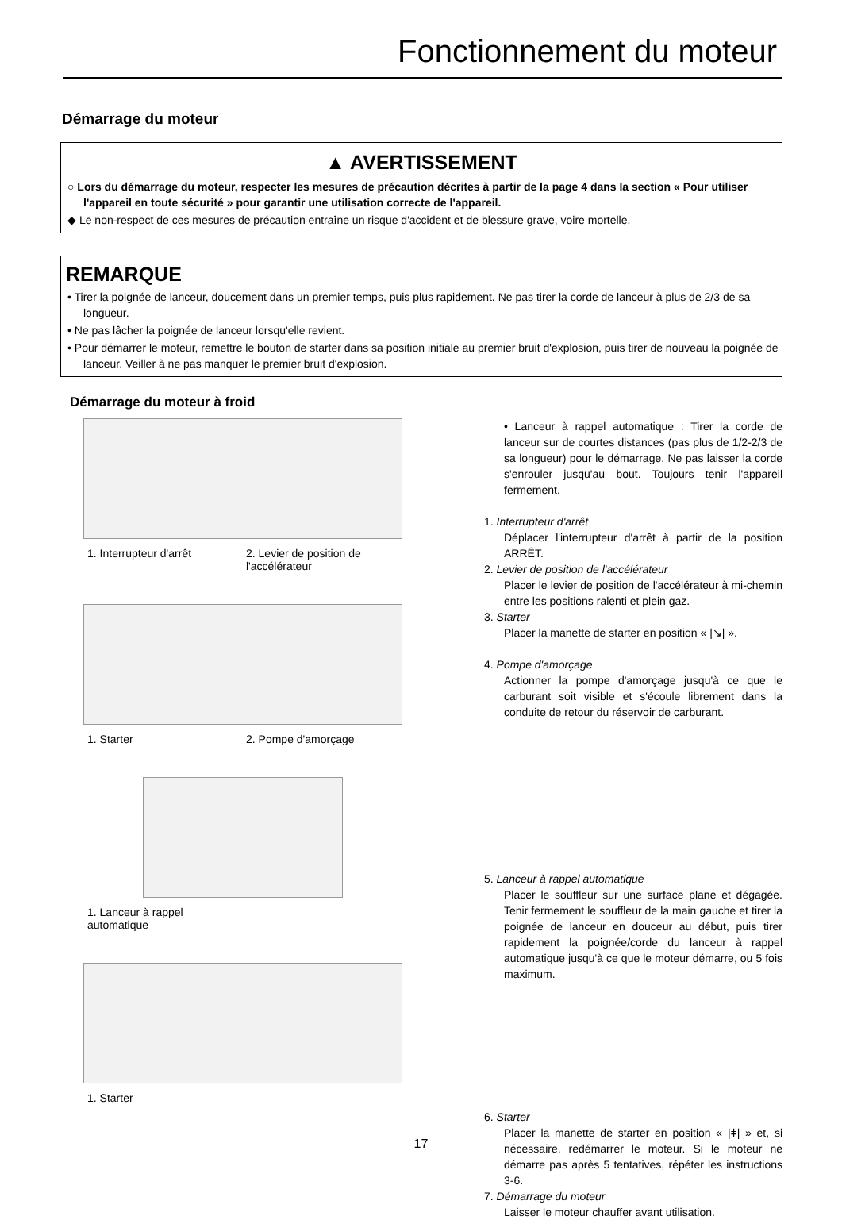Fonctionnement du moteur
Démarrage du moteur
▲ AVERTISSEMENT
○ Lors du démarrage du moteur, respecter les mesures de précaution décrites à partir de la page 4 dans la section « Pour utiliser l'appareil en toute sécurité » pour garantir une utilisation correcte de l'appareil.
◆ Le non-respect de ces mesures de précaution entraîne un risque d'accident et de blessure grave, voire mortelle.
REMARQUE
• Tirer la poignée de lanceur, doucement dans un premier temps, puis plus rapidement. Ne pas tirer la corde de lanceur à plus de 2/3 de sa longueur.
• Ne pas lâcher la poignée de lanceur lorsqu'elle revient.
• Pour démarrer le moteur, remettre le bouton de starter dans sa position initiale au premier bruit d'explosion, puis tirer de nouveau la poignée de lanceur. Veiller à ne pas manquer le premier bruit d'explosion.
Démarrage du moteur à froid
1. Interrupteur d'arrêt 2. Levier de position de l'accélérateur
1. Starter 2. Pompe d'amorçage
1. Lanceur à rappel automatique
1. Starter
• Lanceur à rappel automatique : Tirer la corde de lanceur sur de courtes distances (pas plus de 1/2-2/3 de sa longueur) pour le démarrage. Ne pas laisser la corde s'enrouler jusqu'au bout. Toujours tenir l'appareil fermement.
1. Interrupteur d'arrêt
Déplacer l'interrupteur d'arrêt à partir de la position ARRÊT.
2. Levier de position de l'accélérateur
Placer le levier de position de l'accélérateur à mi-chemin entre les positions ralenti et plein gaz.
3. Starter
Placer la manette de starter en position « |↘| ».
4. Pompe d'amorçage
Actionner la pompe d'amorçage jusqu'à ce que le carburant soit visible et s'écoule librement dans la conduite de retour du réservoir de carburant.
5. Lanceur à rappel automatique
Placer le souffleur sur une surface plane et dégagée. Tenir fermement le souffleur de la main gauche et tirer la poignée de lanceur en douceur au début, puis tirer rapidement la poignée/corde du lanceur à rappel automatique jusqu'à ce que le moteur démarre, ou 5 fois maximum.
6. Starter
Placer la manette de starter en position « |ǂ| » et, si nécessaire, redémarrer le moteur. Si le moteur ne démarre pas après 5 tentatives, répéter les instructions 3-6.
7. Démarrage du moteur
Laisser le moteur chauffer avant utilisation.
17